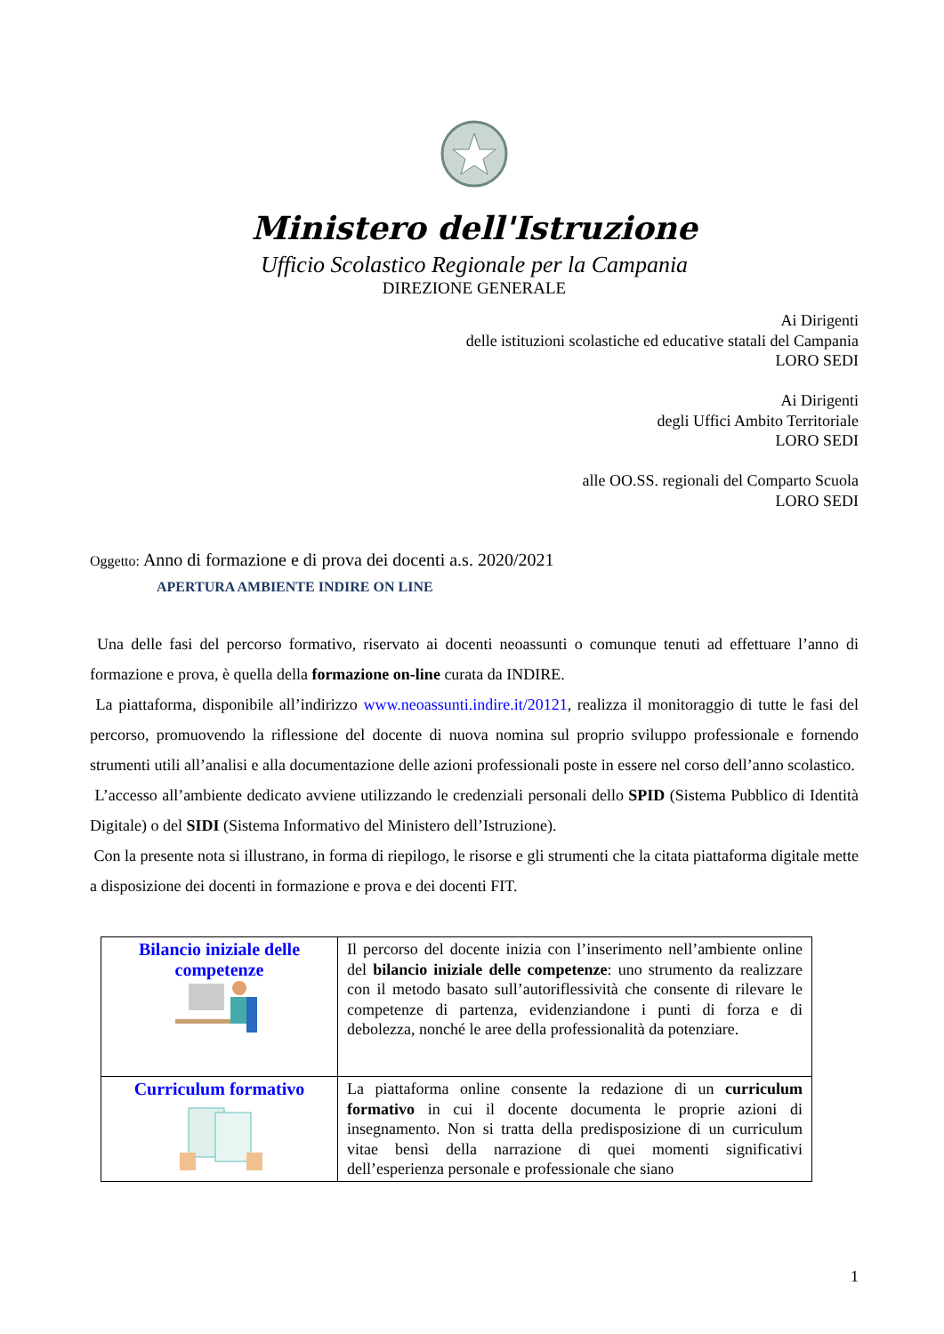Ministero dell'Istruzione
Ufficio Scolastico Regionale per la Campania
DIREZIONE GENERALE
Ai Dirigenti
delle istituzioni scolastiche ed educative statali del Campania
LORO SEDI
Ai Dirigenti
degli Uffici Ambito Territoriale
LORO SEDI
alle OO.SS. regionali del Comparto Scuola
LORO SEDI
Oggetto: Anno di formazione e di prova dei docenti a.s. 2020/2021
APERTURA AMBIENTE INDIRE ON LINE
Una delle fasi del percorso formativo, riservato ai docenti neoassunti o comunque tenuti ad effettuare l’anno di formazione e prova, è quella della formazione on-line curata da INDIRE.
La piattaforma, disponibile all’indirizzo www.neoassunti.indire.it/20121, realizza il monitoraggio di tutte le fasi del percorso, promuovendo la riflessione del docente di nuova nomina sul proprio sviluppo professionale e fornendo strumenti utili all’analisi e alla documentazione delle azioni professionali poste in essere nel corso dell’anno scolastico.
L’accesso all’ambiente dedicato avviene utilizzando le credenziali personali dello SPID (Sistema Pubblico di Identità Digitale) o del SIDI (Sistema Informativo del Ministero dell’Istruzione).
Con la presente nota si illustrano, in forma di riepilogo, le risorse e gli strumenti che la citata piattaforma digitale mette a disposizione dei docenti in formazione e prova e dei docenti FIT.
| Bilancio iniziale delle competenze | Il percorso del docente inizia con l’inserimento nell’ambiente online del bilancio iniziale delle competenze : uno strumento da realizzare con il metodo basato sull’autoriflessività che consente di rilevare le competenze di partenza, evidenziandone i punti di forza e di debolezza, nonché le aree della professionalità da potenziare. |
| Curriculum formativo | La piattaforma online consente la redazione di un curriculum formativo in cui il docente documenta le proprie azioni di insegnamento. Non si tratta della predisposizione di un curriculum vitae bensì della narrazione di quei momenti significativi dell’esperienza personale e professionale che siano |
1